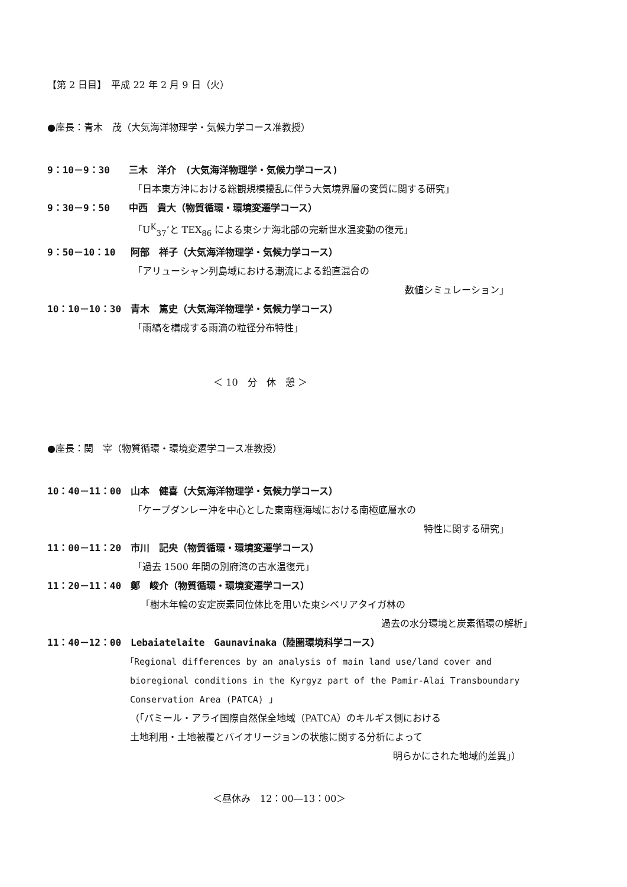【第 2 日目】　平成 22 年 2 月 9 日（火）
●座長：青木　茂（大気海洋物理学・気候力学コース准教授）
9：10－9：30　　三木　洋介　(大気海洋物理学・気候力学コース)
「日本東方沖における総観規模擾乱に伴う大気境界層の変質に関する研究」
9：30－9：50　　中西　貴大（物質循環・環境変遷学コース）
「U<sup>K</sup><sub>37</sub>’と TEX<sub>86</sub> による東シナ海北部の完新世水温変動の復元」
9：50－10：10　 阿部　祥子（大気海洋物理学・気候力学コース）
「アリューシャン列島域における潮流による鉛直混合の
数値シミュレーション」
10：10－10：30　青木　篤史（大気海洋物理学・気候力学コース）
「雨縞を構成する雨滴の粒径分布特性」
＜ 10　分　休　憩 ＞
●座長：関　宰（物質循環・環境変遷学コース准教授）
10：40－11：00　山本　健喜（大気海洋物理学・気候力学コース）
「ケープダンレー沖を中心とした東南極海域における南極底層水の
特性に関する研究」
11：00－11：20　市川　記央（物質循環・環境変遷学コース）
「過去 1500 年間の別府湾の古水温復元」
11：20－11：40　鄭　峻介（物質循環・環境変遷学コース）
「樹木年輪の安定炭素同位体比を用いた東シベリアタイガ林の
過去の水分環境と炭素循環の解析」
11：40－12：00　Lebaiatelaite　Gaunavinaka（陸圏環境科学コース）
「Regional differences by an analysis of main land use/land cover and
bioregional conditions in the Kyrgyz part of the Pamir-Alai Transboundary
Conservation Area (PATCA) 」
（「パミール・アライ国際自然保全地域（PATCA）のキルギス側における
土地利用・土地被覆とバイオリージョンの状態に関する分析によって
明らかにされた地域的差異」）
＜昼休み　12：00―13：00＞